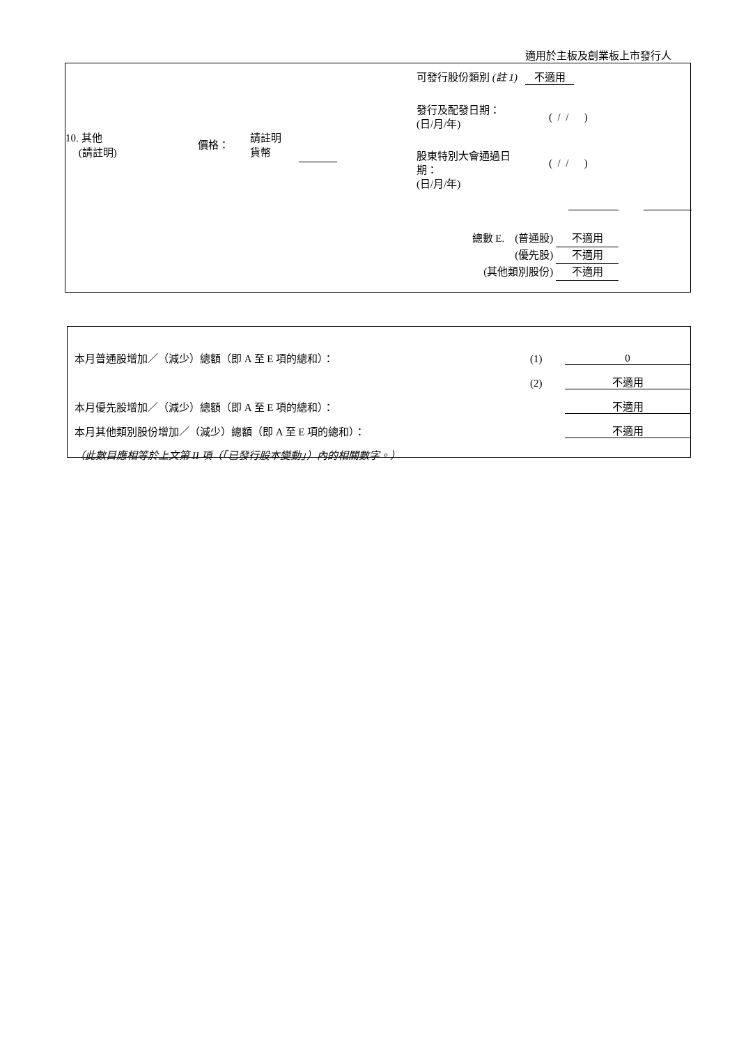適用於主板及創業板上市發行人
10. 其他
(請註明)
價格：
請註明
貨幣
可發行股份類別 (註 1) 不適用
發行及配發日期：
(日/月/年) ( / / )
股東特別大會通過日
期：
(日/月/年) ( / / )
總數 E. (普通股) 不適用
(優先股) 不適用
(其他類別股份) 不適用
| 本月普通股增加／（減少）總額（即 A 至 E 項的總和）： | (1) | 0 |
| | (2) | 不適用 |
| 本月優先股增加／（減少）總額（即 A 至 E 項的總和）： | | 不適用 |
| 本月其他類別股份增加／（減少）總額（即 A 至 E 項的總和）： | | 不適用 |
| （此數目應相等於上文第 II 項（「已發行股本變動」）內的相關數字。） | | |